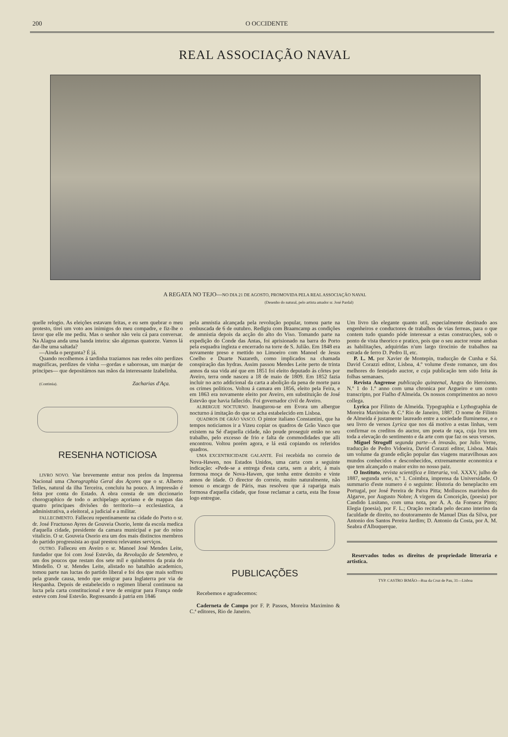200 O OCCIDENTE
REAL ASSOCIAÇÃO NAVAL
A REGATA NO TEJO—NO DIA 21 DE AGOSTO, PROMOVIDA PELA REAL ASSOCIAÇÃO NAVAL
(Desenho do natural, pelo artista amador sr. José Pardal)
quelle relogio. As eleições estavam feitas, e eu sem quebrar o meu protesto, tirei um voto aos inimigos do meu compadre, e fiz-lhe o favor que elle me pediu. Mas o senhor não veiu cá para conversar. Na Alagoa anda uma banda inteira: são algumas quatorze. Vamos lá dar-lhe uma saltada?
—Ainda o pergunta? É já.
Quando recolhemos á tardinha traziamos nas redes oito perdizes magnificas, perdizes de vinha —gordas e saborosas, um manjar de principes— que depositámos nas mãos da interessante Izabelinha.
(Continúa). Zacharias d'Aça.
RESENHA NOTICIOSA
LIVRO NOVO. Vae brevemente entrar nos prelos da Imprensa Nacional uma Chorographia Geral dos Açores que o sr. Alberto Telles, natural da ilha Terceira, concluiu ha pouco. A impressão é feita por conta do Estado. A obra consta de um diccionario chorographico de todo o archipelago açoriano e de mappas das quatro principaes divisões do territorio—a ecclesiastica, a administrativa, a eleitoral, a judicial e a militar.
FALLECIMENTO. Falleceu repentinamente na cidade do Porto o sr. dr. José Fructuoso Ayres de Gouveia Osorio, lente da escola medica d'aquella cidade, presidente da camara municipal e par do reino vitalicio. O sr. Gouveia Osorio era um dos mais distinctos membros do partido progressista ao qual prestou relevantes serviços.
OUTRO. Falleceu em Aveiro o sr. Manoel José Mendes Leite, fundador que foi com José Estevão, da Revolução de Setembro, e um dos poucos que restam dos sete mil e quinhentos da praia do Mindello. O sr. Mendes Leite, alistado no batalhão academico, tomou parte nas luctas do partido liberal e foi dos que mais soffreu pela grande causa, tendo que emigrar para Inglaterra por via de Hespanha. Depois de estabelecido o regimen liberal continuou na lucta pela carta constitucional e teve de emigrar para França onde esteve com José Estevão. Regressando á patria em 1846
pela amnistia alcançada pela revolução popular, tomou parte na embuscada de 6 de outubro. Redigiu com Braamcamp as condições de amnistia depois da acção do alto do Viso. Tomando parte na expedição do Conde das Antas, foi aprisionado na barra do Porto pela esquadra ingleza e encerrado na torre de S. Julião. Em 1848 era novamente preso e mettido no Limoeiro com Manoel de Jesus Coelho e Duarte Nazareth, como implicados na chamada conspiração das hydras. Assim passou Mendes Leite perto de trinta annos da sua vida até que em 1851 foi eleito deputado ás côrtes por Aveiro, terra onde nasceu a 18 de maio de 1809. Em 1852 fazia incluir no acto addicional da carta a abolição da pena de morte para os crimes politicos. Voltou á camara em 1856, eleito pela Feira, e em 1863 era novamente eleito por Aveiro, em substituição de José Estevão que havia fallecido. Foi governador civil de Aveiro.
ALBERGUE NOCTURNO. Inaugurou-se em Evora um albergue nocturno á imitação do que se acha estabelecido em Lisboa.
QUADROS DE GRÃO VASCO. O pintor italiano Constantini, que ha tempos noticiamos ir a Vizeu copiar os quadros de Grão Vasco que existem na Sé d'aquella cidade, não poude proseguir então no seu trabalho, pelo excesso de frio e falta de commodidades que alli encontrou. Voltou porém agora, e lá está copiando os referidos quadros.
UMA EXCENTRICIDADE GALANTE. Foi recebida no correio de Nova-Hawen, nos Estados Unidos, uma carta com a seguinte indicação: «Pede-se a entrega d'esta carta, sem a abrir, á mais formosa moça de Nova-Hawen, que tenha entre dezoito e vinte annos de idade. O director do correio, muito naturalmente, não tomou o encargo de Páris, mas resolveu que á rapariga mais formosa d'aquella cidade, que fosse reclamar a carta, esta lhe fosse logo entregue.
PUBLICAÇÕES
Recebemos e agradecemos:
Caderneta de Campo por F. P. Passos, Moreira Maximino & C.ª editores, Rio de Janeiro.
Um livro tão elegante quanto util, especialmente destinado aos engenheiros e conductores de trabalhos de vias ferreas, para o que contem tudo quando póde interessar a estas construcções, sob o ponto de vista theorico e pratico, pois que o seu auctor reune ambas as habilitações, adquiridas n'um largo tirocinio de trabalhos na estrada de ferro D. Pedro II, etc.
P. L. M. por Xavier de Montepin, traducção de Cunha e Sá. David Corazzi editor, Lisboa, 4.º volume d'este romance, um dos melhores do festejado auctor, e cuja publicação tem sido feita ás folhas semanaes.
Revista Angrense publicação quinzenal, Angra do Heroismo. N.º 1 do 1.º anno com uma chronica por Argueiro e um conto transcripto, por Fialho d'Almeida. Os nossos comprimentos ao novo collega.
Lyrica por Filinto de Almeida. Typographia e Lythographia de Moreira Maximino & C.ª Rio de Janeiro, 1887. O nome de Filinto de Almeida é justamente laureado entre a sociedade fluminense, e o seu livro de versos Lyrica que nos dá motivo a estas linhas, vem confirmar os creditos do auctor, um poeta de raça, cuja lyra tem toda a elevação do sentimento e da arte com que faz os seus versos.
Miguel Strogoff segunda parte—A invasão, por Julio Verne, traducção de Pedro Vidoeira, David Corazzi editor, Lisboa. Mais um volume da grande edição popular das viagens maravilhosas aos mundos conhecidos e desconhecidos, extremamente economica e que tem alcançado o maior exito no nosso paiz.
O Instituto, revista scientifica e litteraria, vol. XXXV, julho de 1887, segunda serie, n.º 1. Coimbra, imprensa da Universidade. O summario d'este numero é o seguinte: Historia do beneplacito em Portugal, por José Pereira de Paiva Pitta; Molluscos marinhos do Algarve, por Augusto Nobre; A virgem da Conceição, (poesia) por Candido Lusitano, com uma nota, por A. A. da Fonseca Pinto; Elegia (poesia), por F. L.; Oração recitada pelo decano interino da faculdade de direito, no doutoramento de Manuel Dias da Silva, por Antonio dos Santos Pereira Jardim; D. Antonio da Costa, por A. M. Seabra d'Albuquerque.
Reservados todos os direitos de propriedade litteraria e artistica.
TYP. CASTRO IRMÃO—Rua da Cruz de Pau, 31—Lisboa